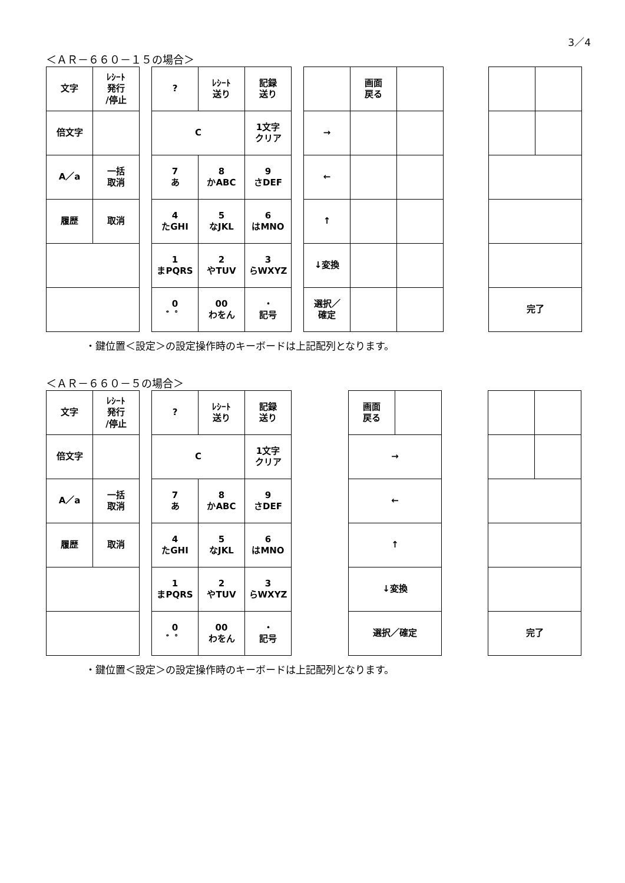3／4
＜ＡＲ－６６０－１５の場合＞
| 文字 | ﾚｼｰﾄ 発行 /停止 |
| 倍文字 | |
| A／a | 一括 取消 |
| 履歴 | 取消 |
| ? | ﾚｼｰﾄ 送り | 記録 送り |
| C | | 1文字 クリア |
| 7 あ | 8 かABC | 9 さDEF |
| 4 たGHI | 5 なJKL | 6 はMNO |
| 1 まPQRS | 2 やTUV | 3 らWXYZ |
| 0 ゛゜ | 00 わをん | ・ 記号 |
| | 画面 戻る | |
| → | | |
| ← | | |
| ↑ | | |
| ↓変換 | | |
| 選択／ 確定 | | |
| 完了 | |
・鍵位置＜設定＞の設定操作時のキーボードは上記配列となります。
＜ＡＲ－６６０－５の場合＞
| 文字 | ﾚｼｰﾄ 発行 /停止 |
| 倍文字 | |
| A／a | 一括 取消 |
| 履歴 | 取消 |
| ? | ﾚｼｰﾄ 送り | 記録 送り |
| C | | 1文字 クリア |
| 7 あ | 8 かABC | 9 さDEF |
| 4 たGHI | 5 なJKL | 6 はMNO |
| 1 まPQRS | 2 やTUV | 3 らWXYZ |
| 0 ゛゜ | 00 わをん | ・ 記号 |
| 画面 戻る | |
| → | |
| ← | |
| ↑ | |
| ↓変換 | |
| 選択／確定 | |
| 完了 | |
・鍵位置＜設定＞の設定操作時のキーボードは上記配列となります。